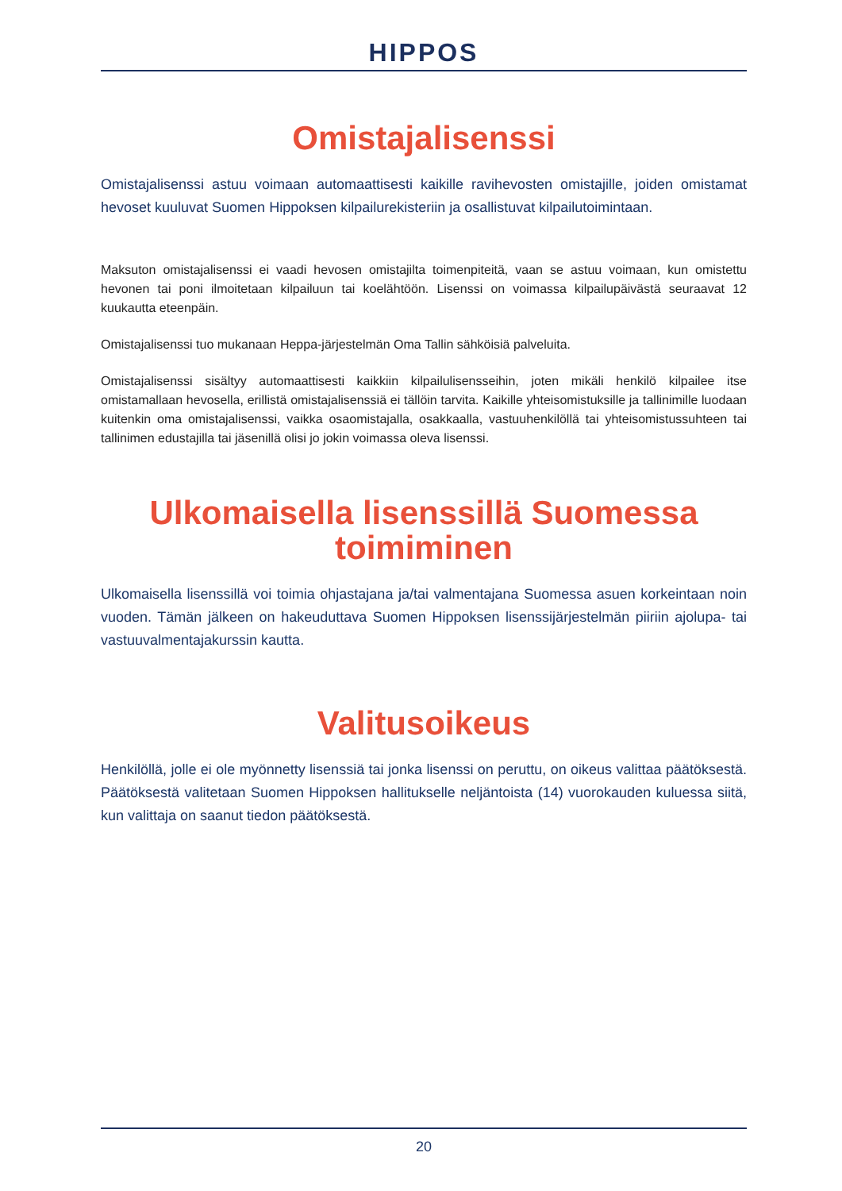HIPPOS
Omistajalisenssi
Omistajalisenssi astuu voimaan automaattisesti kaikille ravihevosten omistajille, joiden omistamat hevoset kuuluvat Suomen Hippoksen kilpailurekisteriin ja osallistuvat kilpailutoimintaan.
Maksuton omistajalisenssi ei vaadi hevosen omistajilta toimenpiteitä, vaan se astuu voimaan, kun omistettu hevonen tai poni ilmoitetaan kilpailuun tai koelähtöön. Lisenssi on voimassa kilpailupäivästä seuraavat 12 kuukautta eteenpäin.
Omistajalisenssi tuo mukanaan Heppa-järjestelmän Oma Tallin sähköisiä palveluita.
Omistajalisenssi sisältyy automaattisesti kaikkiin kilpailulisensseihin, joten mikäli henkilö kilpailee itse omistamallaan hevosella, erillistä omistajalisenssiä ei tällöin tarvita. Kaikille yhteisomistuksille ja tallinimille luodaan kuitenkin oma omistajalisenssi, vaikka osaomistajalla, osakkaalla, vastuuhenkilöllä tai yhteisomistussuhteen tai tallinimen edustajilla tai jäsenillä olisi jo jokin voimassa oleva lisenssi.
Ulkomaisella lisenssillä Suomessa toimiminen
Ulkomaisella lisenssillä voi toimia ohjastajana ja/tai valmentajana Suomessa asuen korkeintaan noin vuoden. Tämän jälkeen on hakeuduttava Suomen Hippoksen lisenssijärjestelmän piiriin ajolupa- tai vastuuvalmentajakurssin kautta.
Valitusoikeus
Henkilöllä, jolle ei ole myönnetty lisenssiä tai jonka lisenssi on peruttu, on oikeus valittaa päätöksestä. Päätöksestä valitetaan Suomen Hippoksen hallitukselle neljäntoista (14) vuorokauden kuluessa siitä, kun valittaja on saanut tiedon päätöksestä.
20